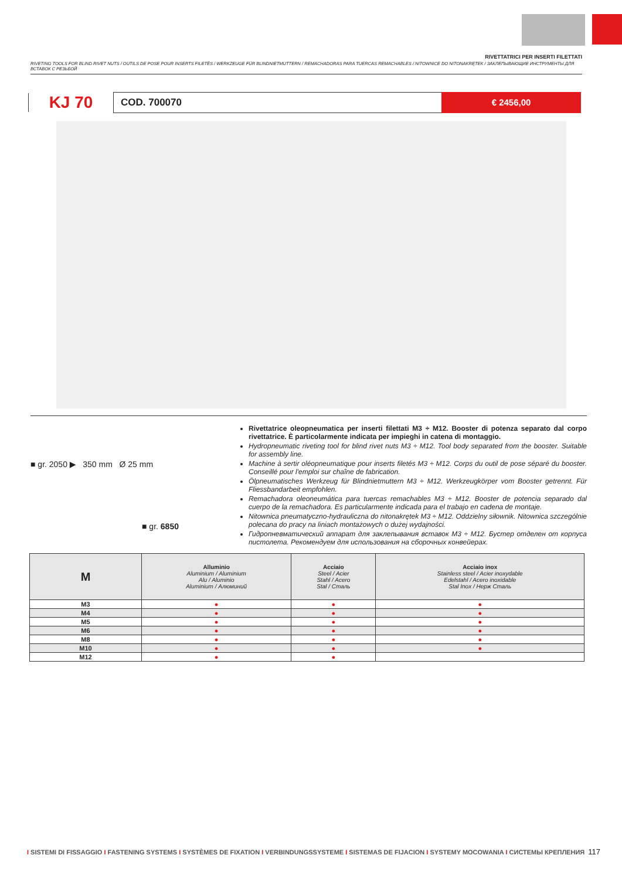RIVETTATRICI PER INSERTI FILETTATI
RIVETING TOOLS FOR BLIND RIVET NUTS / OUTILS DE POSE POUR INSERTS FILETÉS / WERKZEUGE FÜR BLINDNIETMUTTERN / REMACHADORAS PARA TUERCAS REMACHABLES / NITOWNICE DO NITONAKRĘTEK / ЗАКЛЕПЫВАЮЩИЕ ИНСТРУМЕНТЫ ДЛЯ ВСТАВОК С РЕЗЬБОЙ
KJ 70
COD. 700070
€ 2456,00
■ gr. 2050 ▶ 350 mm Ø 25 mm
■ gr. 6850
Rivettatrice oleopneumatica per inserti filettati M3 ÷ M12. Booster di potenza separato dal corpo rivettatrice. È particolarmente indicata per impieghi in catena di montaggio.
Hydropneumatic riveting tool for blind rivet nuts M3 ÷ M12. Tool body separated from the booster. Suitable for assembly line.
Machine à sertir oléopneumatique pour inserts filetés M3 ÷ M12. Corps du outil de pose séparé du booster. Conseillé pour l'emploi sur chaîne de fabrication.
Ölpneumatisches Werkzeug für Blindnietmuttern M3 ÷ M12. Werkzeugkörper vom Booster getrennt. Für Fliessbandarbeit empfohlen.
Remachadora oleoneumática para tuercas remachables M3 ÷ M12. Booster de potencia separado dal cuerpo de la remachadora. Es particularmente indicada para el trabajo en cadena de montaje.
Nitownica pneumatyczno-hydrauliczna do nitonakrętek M3 ÷ M12. Oddzielny siłownik. Nitownica szczególnie polecana do pracy na liniach montażowych o dużej wydajności.
Гидропневматический аппарат для заклепывания вставок M3 ÷ M12. Бустер отделен от корпуса пистолета. Рекомендуем для использования на сборочных конвейерах.
| M | Alluminio Aluminium / Aluminium Alu / Aluminio Aluminium / Алюминий | Acciaio Steel / Acier Stahl / Acero Stal / Сталь | Acciaio inox Stainless steel / Acier inoxydable Edelstahl / Acero inoxidable Stal Inox / Нерж Сталь |
| --- | --- | --- | --- |
| M3 | ● | ● | ● |
| M4 | ● | ● | ● |
| M5 | ● | ● | ● |
| M6 | ● | ● | ● |
| M8 | ● | ● | ● |
| M10 | ● | ● | ● |
| M12 | ● | ● | |
I SISTEMI DI FISSAGGIO I FASTENING SYSTEMS I SYSTÈMES DE FIXATION I VERBINDUNGSSYSTEME I SISTEMAS DE FIJACION I SYSTEMY MOCOWANIA I СИСТЕМЫ КРЕПЛЕНИЯ 117